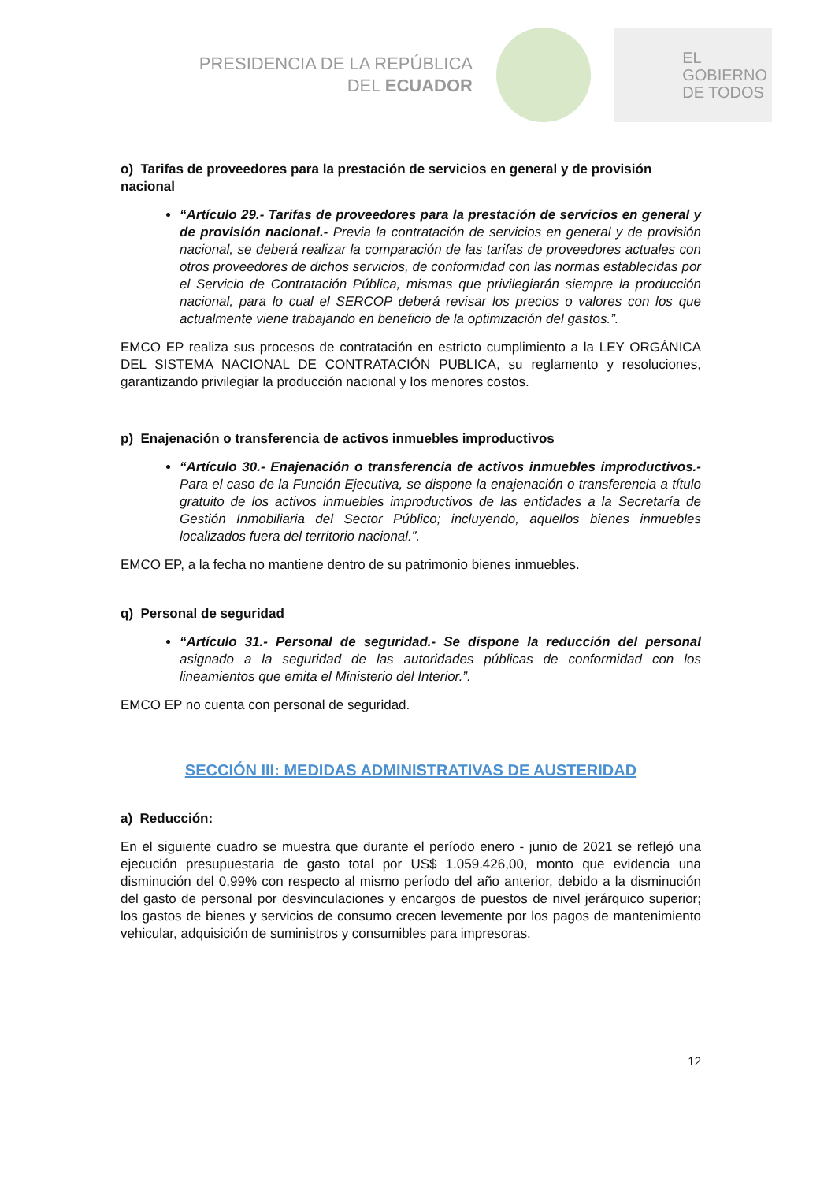PRESIDENCIA DE LA REPÚBLICA
DEL ECUADOR
EL
GOBIERNO
DE TODOS
o) Tarifas de proveedores para la prestación de servicios en general y de provisión nacional
“Artículo 29.- Tarifas de proveedores para la prestación de servicios en general y de provisión nacional.- Previa la contratación de servicios en general y de provisión nacional, se deberá realizar la comparación de las tarifas de proveedores actuales con otros proveedores de dichos servicios, de conformidad con las normas establecidas por el Servicio de Contratación Pública, mismas que privilegiarán siempre la producción nacional, para lo cual el SERCOP deberá revisar los precios o valores con los que actualmente viene trabajando en beneficio de la optimización del gastos.”.
EMCO EP realiza sus procesos de contratación en estricto cumplimiento a la LEY ORGÁNICA DEL SISTEMA NACIONAL DE CONTRATACIÓN PUBLICA, su reglamento y resoluciones, garantizando privilegiar la producción nacional y los menores costos.
p) Enajenación o transferencia de activos inmuebles improductivos
“Artículo 30.- Enajenación o transferencia de activos inmuebles improductivos.- Para el caso de la Función Ejecutiva, se dispone la enajenación o transferencia a título gratuito de los activos inmuebles improductivos de las entidades a la Secretaría de Gestión Inmobiliaria del Sector Público; incluyendo, aquellos bienes inmuebles localizados fuera del territorio nacional.”.
EMCO EP, a la fecha no mantiene dentro de su patrimonio bienes inmuebles.
q) Personal de seguridad
“Artículo 31.- Personal de seguridad.- Se dispone la reducción del personal asignado a la seguridad de las autoridades públicas de conformidad con los lineamientos que emita el Ministerio del Interior.”.
EMCO EP no cuenta con personal de seguridad.
SECCIÓN III: MEDIDAS ADMINISTRATIVAS DE AUSTERIDAD
a) Reducción:
En el siguiente cuadro se muestra que durante el período enero - junio de 2021 se reflejó una ejecución presupuestaria de gasto total por US$ 1.059.426,00, monto que evidencia una disminución del 0,99% con respecto al mismo período del año anterior, debido a la disminución del gasto de personal por desvinculaciones y encargos de puestos de nivel jerárquico superior; los gastos de bienes y servicios de consumo crecen levemente por los pagos de mantenimiento vehicular, adquisición de suministros y consumibles para impresoras.
12